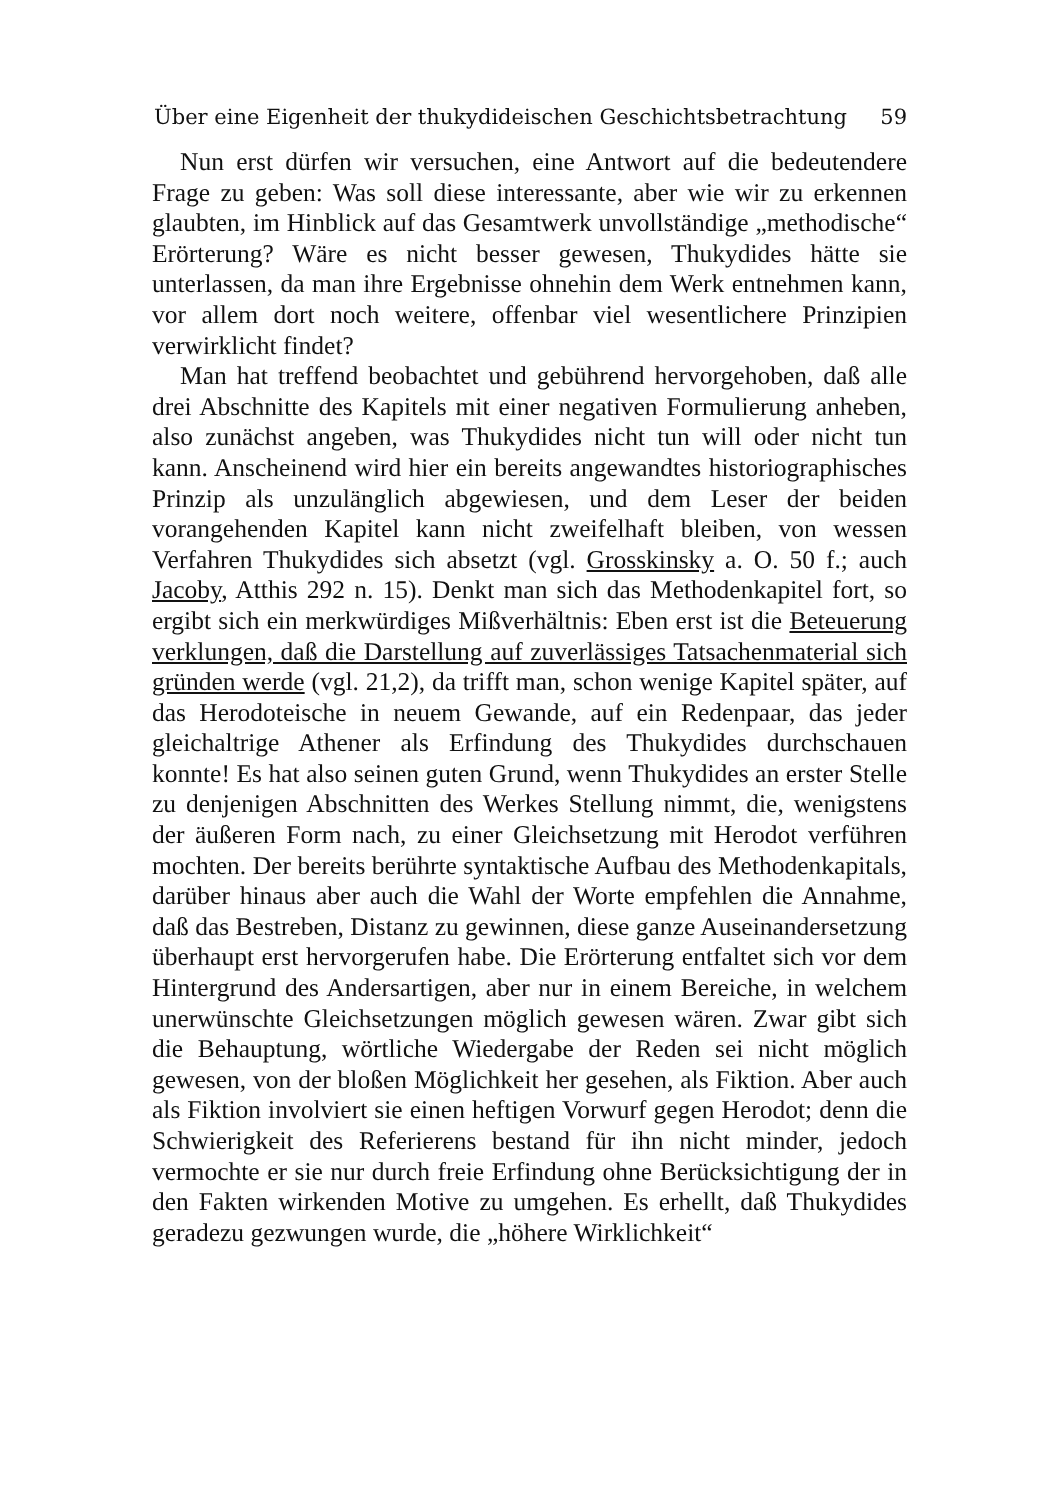Über eine Eigenheit der thukydideischen Geschichtsbetrachtung 59
Nun erst dürfen wir versuchen, eine Antwort auf die bedeutendere Frage zu geben: Was soll diese interessante, aber wie wir zu erkennen glaubten, im Hinblick auf das Gesamtwerk unvollständige „methodische“ Erörterung? Wäre es nicht besser gewesen, Thukydides hätte sie unterlassen, da man ihre Ergebnisse ohnehin dem Werk entnehmen kann, vor allem dort noch weitere, offenbar viel wesentlichere Prinzipien verwirklicht findet?
Man hat treffend beobachtet und gebührend hervorgehoben, daß alle drei Abschnitte des Kapitels mit einer negativen Formulierung anheben, also zunächst angeben, was Thukydides nicht tun will oder nicht tun kann. Anscheinend wird hier ein bereits angewandtes historiographisches Prinzip als unzulänglich abgewiesen, und dem Leser der beiden vorangehenden Kapitel kann nicht zweifelhaft bleiben, von wessen Verfahren Thukydides sich absetzt (vgl. Grosskinsky a. O. 50 f.; auch Jacoby, Atthis 292 n. 15). Denkt man sich das Methodenkapitel fort, so ergibt sich ein merkwürdiges Mißverhältnis: Eben erst ist die Beteuerung verklungen, daß die Darstellung auf zuverlässiges Tatsachenmaterial sich gründen werde (vgl. 21,2), da trifft man, schon wenige Kapitel später, auf das Herodoteische in neuem Gewande, auf ein Redenpaar, das jeder gleichaltrige Athener als Erfindung des Thukydides durchschauen konnte! Es hat also seinen guten Grund, wenn Thukydides an erster Stelle zu denjenigen Abschnitten des Werkes Stellung nimmt, die, wenigstens der äußeren Form nach, zu einer Gleichsetzung mit Herodot verführen mochten. Der bereits berührte syntaktische Aufbau des Methodenkapitals, darüber hinaus aber auch die Wahl der Worte empfehlen die Annahme, daß das Bestreben, Distanz zu gewinnen, diese ganze Auseinandersetzung überhaupt erst hervorgerufen habe. Die Erörterung entfaltet sich vor dem Hintergrund des Andersartigen, aber nur in einem Bereiche, in welchem unerwünschte Gleichsetzungen möglich gewesen wären. Zwar gibt sich die Behauptung, wörtliche Wiedergabe der Reden sei nicht möglich gewesen, von der bloßen Möglichkeit her gesehen, als Fiktion. Aber auch als Fiktion involviert sie einen heftigen Vorwurf gegen Herodot; denn die Schwierigkeit des Referierens bestand für ihn nicht minder, jedoch vermochte er sie nur durch freie Erfindung ohne Berücksichtigung der in den Fakten wirkenden Motive zu umgehen. Es erhellt, daß Thukydides geradezu gezwungen wurde, die „höhere Wirklichkeit“